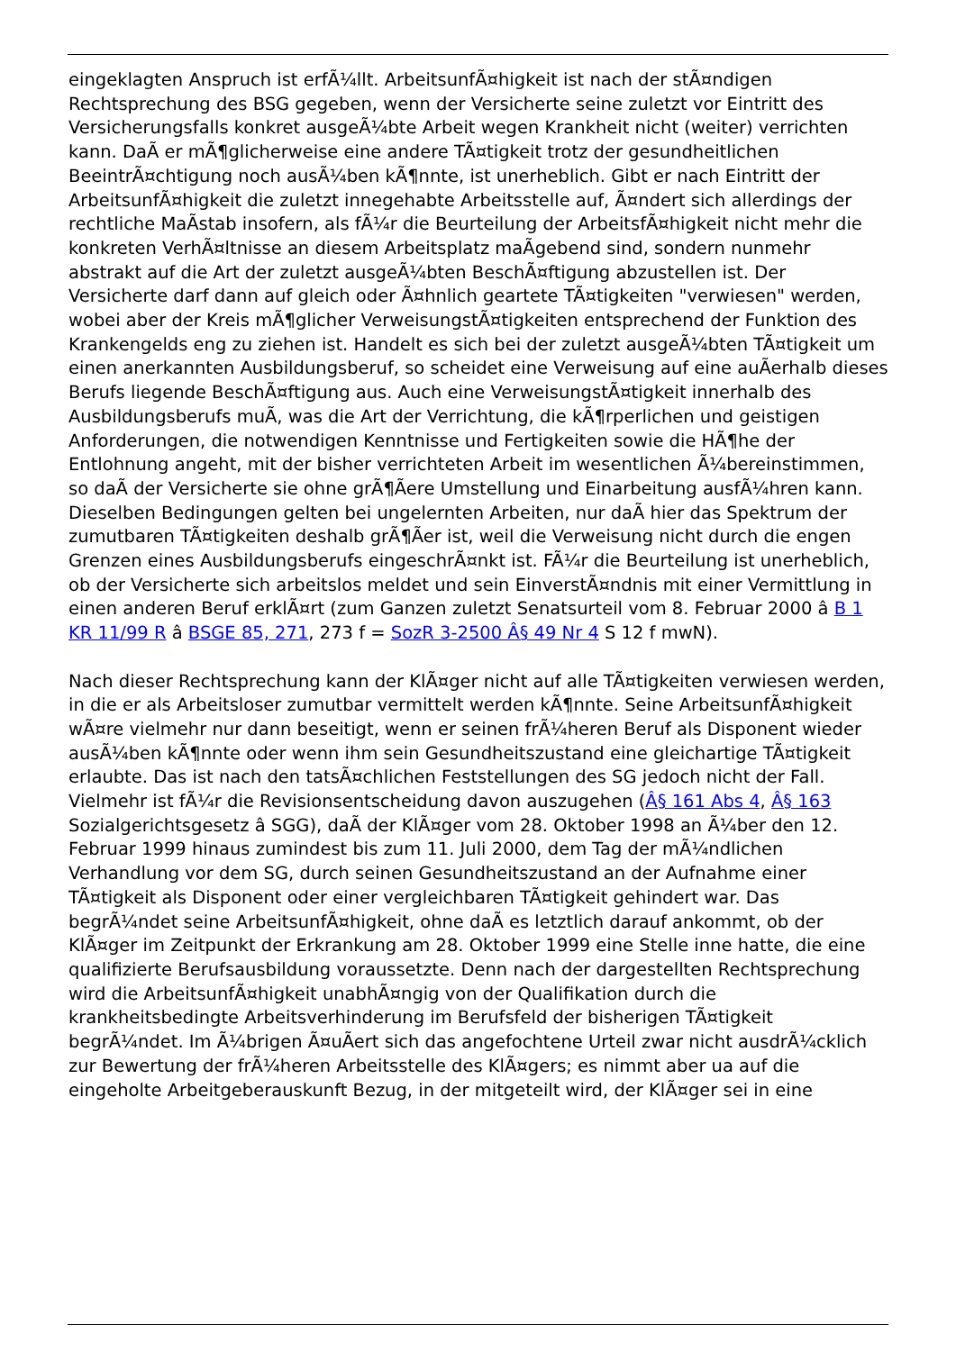eingeklagten Anspruch ist erfÃ¼llt. ArbeitsunfÃ¤higkeit ist nach der stÃ¤ndigen Rechtsprechung des BSG gegeben, wenn der Versicherte seine zuletzt vor Eintritt des Versicherungsfalls konkret ausgeÃ¼bte Arbeit wegen Krankheit nicht (weiter) verrichten kann. DaÃ er mÃ¶glicherweise eine andere TÃ¤tigkeit trotz der gesundheitlichen BeeintrÃ¤chtigung noch ausÃ¼ben kÃ¶nnte, ist unerheblich. Gibt er nach Eintritt der ArbeitsunfÃ¤higkeit die zuletzt innegehabte Arbeitsstelle auf, Ã¤ndert sich allerdings der rechtliche MaÃstab insofern, als fÃ¼r die Beurteilung der ArbeitsfÃ¤higkeit nicht mehr die konkreten VerhÃ¤ltnisse an diesem Arbeitsplatz maÃgebend sind, sondern nunmehr abstrakt auf die Art der zuletzt ausgeÃ¼bten BeschÃ¤ftigung abzustellen ist. Der Versicherte darf dann auf gleich oder Ã¤hnlich geartete TÃ¤tigkeiten "verwiesen" werden, wobei aber der Kreis mÃ¶glicher VerweisungstÃ¤tigkeiten entsprechend der Funktion des Krankengelds eng zu ziehen ist. Handelt es sich bei der zuletzt ausgeÃ¼bten TÃ¤tigkeit um einen anerkannten Ausbildungsberuf, so scheidet eine Verweisung auf eine auÃerhalb dieses Berufs liegende BeschÃ¤ftigung aus. Auch eine VerweisungstÃ¤tigkeit innerhalb des Ausbildungsberufs muÃ, was die Art der Verrichtung, die kÃ¶rperlichen und geistigen Anforderungen, die notwendigen Kenntnisse und Fertigkeiten sowie die HÃ¶he der Entlohnung angeht, mit der bisher verrichteten Arbeit im wesentlichen Ã¼bereinstimmen, so daÃ der Versicherte sie ohne grÃ¶Ãere Umstellung und Einarbeitung ausfÃ¼hren kann. Dieselben Bedingungen gelten bei ungelernten Arbeiten, nur daÃ hier das Spektrum der zumutbaren TÃ¤tigkeiten deshalb grÃ¶Ãer ist, weil die Verweisung nicht durch die engen Grenzen eines Ausbildungsberufs eingeschrÃ¤nkt ist. FÃ¼r die Beurteilung ist unerheblich, ob der Versicherte sich arbeitslos meldet und sein EinverstÃ¤ndnis mit einer Vermittlung in einen anderen Beruf erklÃ¤rt (zum Ganzen zuletzt Senatsurteil vom 8. Februar 2000 â B 1 KR 11/99 R â BSGE 85, 271, 273 f = SozR 3-2500 Â§ 49 Nr 4 S 12 f mwN).
Nach dieser Rechtsprechung kann der KlÃ¤ger nicht auf alle TÃ¤tigkeiten verwiesen werden, in die er als Arbeitsloser zumutbar vermittelt werden kÃ¶nnte. Seine ArbeitsunfÃ¤higkeit wÃ¤re vielmehr nur dann beseitigt, wenn er seinen frÃ¼heren Beruf als Disponent wieder ausÃ¼ben kÃ¶nnte oder wenn ihm sein Gesundheitszustand eine gleichartige TÃ¤tigkeit erlaubte. Das ist nach den tatsÃ¤chlichen Feststellungen des SG jedoch nicht der Fall. Vielmehr ist fÃ¼r die Revisionsentscheidung davon auszugehen (Â§ 161 Abs 4, Â§ 163 Sozialgerichtsgesetz â SGG), daÃ der KlÃ¤ger vom 28. Oktober 1998 an Ã¼ber den 12. Februar 1999 hinaus zumindest bis zum 11. Juli 2000, dem Tag der mÃ¼ndlichen Verhandlung vor dem SG, durch seinen Gesundheitszustand an der Aufnahme einer TÃ¤tigkeit als Disponent oder einer vergleichbaren TÃ¤tigkeit gehindert war. Das begrÃ¼ndet seine ArbeitsunfÃ¤higkeit, ohne daÃ es letztlich darauf ankommt, ob der KlÃ¤ger im Zeitpunkt der Erkrankung am 28. Oktober 1999 eine Stelle inne hatte, die eine qualifizierte Berufsausbildung voraussetzte. Denn nach der dargestellten Rechtsprechung wird die ArbeitsunfÃ¤higkeit unabhÃ¤ngig von der Qualifikation durch die krankheitsbedingte Arbeitsverhinderung im Berufsfeld der bisherigen TÃ¤tigkeit begrÃ¼ndet. Im Ã¼brigen Ã¤uÃert sich das angefochtene Urteil zwar nicht ausdrÃ¼cklich zur Bewertung der frÃ¼heren Arbeitsstelle des KlÃ¤gers; es nimmt aber ua auf die eingeholte Arbeitgeberauskunft Bezug, in der mitgeteilt wird, der KlÃ¤ger sei in eine